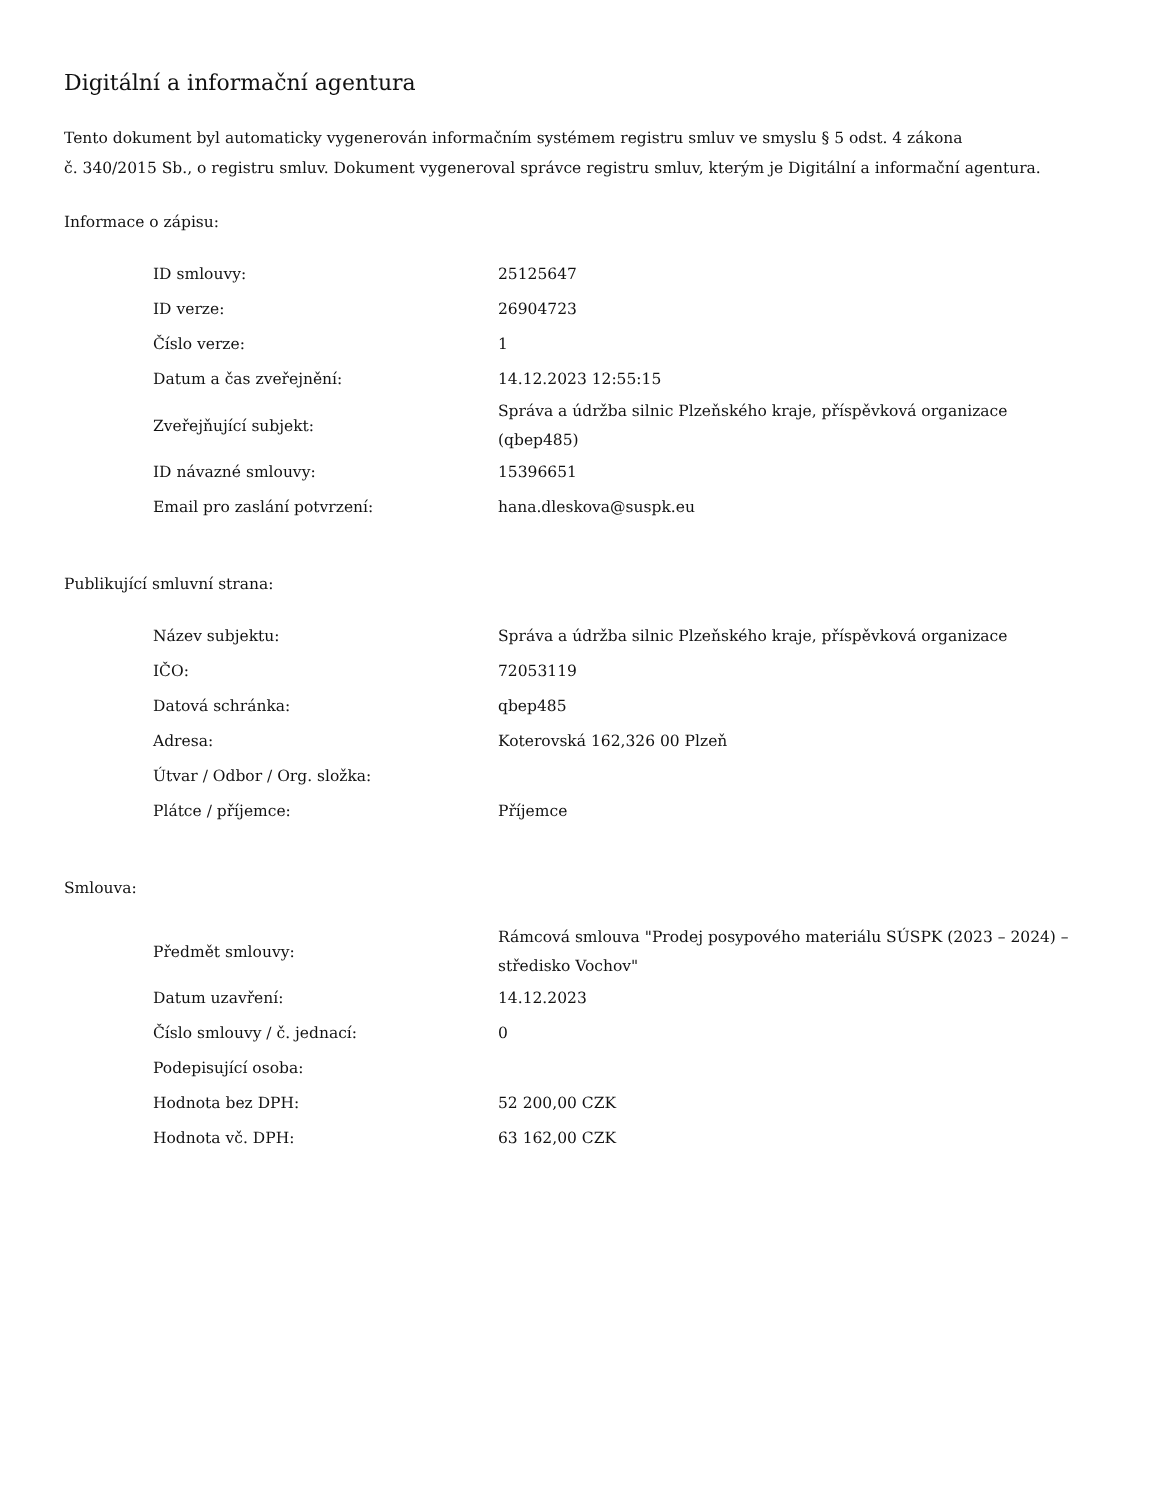Digitální a informační agentura
Tento dokument byl automaticky vygenerován informačním systémem registru smluv ve smyslu § 5 odst. 4 zákona
č. 340/2015 Sb., o registru smluv. Dokument vygeneroval správce registru smluv, kterým je Digitální a informační agentura.
Informace o zápisu:
| ID smlouvy: | 25125647 |
| ID verze: | 26904723 |
| Číslo verze: | 1 |
| Datum a čas zveřejnění: | 14.12.2023 12:55:15 |
| Zveřejňující subjekt: | Správa a údržba silnic Plzeňského kraje, příspěvková organizace (qbep485) |
| ID návazné smlouvy: | 15396651 |
| Email pro zaslání potvrzení: | hana.dleskova@suspk.eu |
Publikující smluvní strana:
| Název subjektu: | Správa a údržba silnic Plzeňského kraje, příspěvková organizace |
| IČO: | 72053119 |
| Datová schránka: | qbep485 |
| Adresa: | Koterovská 162,326 00 Plzeň |
| Útvar / Odbor / Org. složka: | |
| Plátce / příjemce: | Příjemce |
Smlouva:
| Předmět smlouvy: | Rámcová smlouva "Prodej posypového materiálu SÚSPK (2023 – 2024) – středisko Vochov" |
| Datum uzavření: | 14.12.2023 |
| Číslo smlouvy / č. jednací: | 0 |
| Podepisující osoba: | |
| Hodnota bez DPH: | 52 200,00 CZK |
| Hodnota vč. DPH: | 63 162,00 CZK |